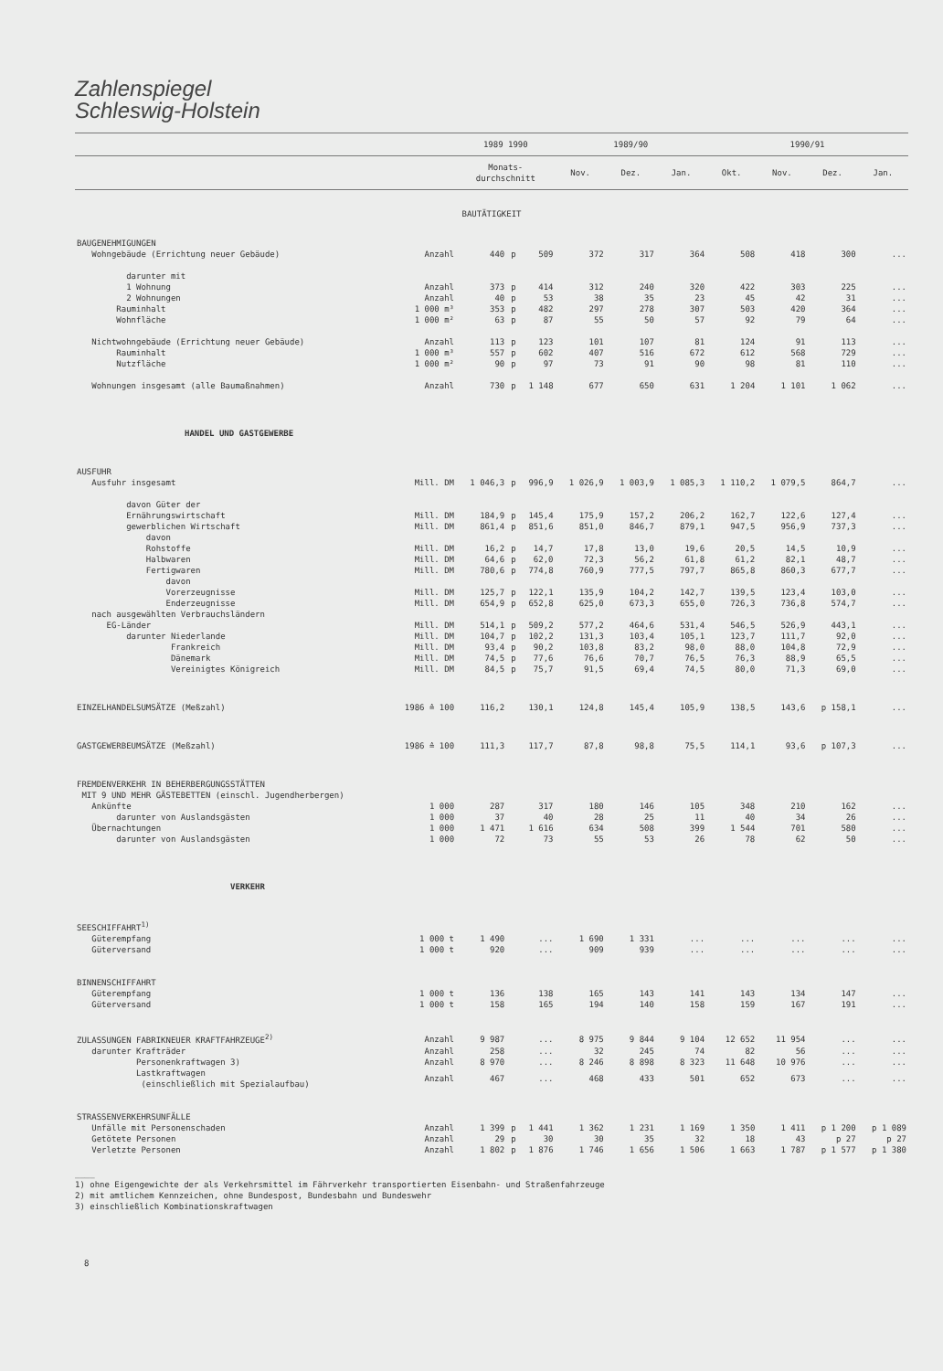Zahlenspiegel
Schleswig-Holstein
| | | 1989 1990 | | | 1989/90 | | | 1990/91 | | | |
| --- | --- | --- | --- | --- | --- | --- | --- | --- | --- | --- | --- |
| | | Monats- durchschnitt | | | Nov. | Dez. | Jan. | Okt. | Nov. | Dez. | Jan. |
| BAUTÄTIGKEIT | | | | | | | | | | | |
| BAUGENEHMIGUNGEN | | | | | | | | | | | |
| Wohngebäude (Errichtung neuer Gebäude) | Anzahl | 440 | p | 509 | 372 | 317 | 364 | 508 | 418 | 300 | ... |
| darunter mit | | | | | | | | | | | |
| 1 Wohnung | Anzahl | 373 | p | 414 | 312 | 240 | 320 | 422 | 303 | 225 | ... |
| 2 Wohnungen | Anzahl | 40 | p | 53 | 38 | 35 | 23 | 45 | 42 | 31 | ... |
| Rauminhalt | 1 000 m³ | 353 | p | 482 | 297 | 278 | 307 | 503 | 420 | 364 | ... |
| Wohnfläche | 1 000 m² | 63 | p | 87 | 55 | 50 | 57 | 92 | 79 | 64 | ... |
| Nichtwohngebäude (Errichtung neuer Gebäude) | Anzahl | 113 | p | 123 | 101 | 107 | 81 | 124 | 91 | 113 | ... |
| Rauminhalt | 1 000 m³ | 557 | p | 602 | 407 | 516 | 672 | 612 | 568 | 729 | ... |
| Nutzfläche | 1 000 m² | 90 | p | 97 | 73 | 91 | 90 | 98 | 81 | 110 | ... |
| Wohnungen insgesamt (alle Baumaßnahmen) | Anzahl | 730 | p | 1 148 | 677 | 650 | 631 | 1 204 | 1 101 | 1 062 | ... |
| HANDEL UND GASTGEWERBE | | | | | | | | | | | |
| AUSFUHR | | | | | | | | | | | |
| Ausfuhr insgesamt | Mill. DM | 1 046,3 | p | 996,9 | 1 026,9 | 1 003,9 | 1 085,3 | 1 110,2 | 1 079,5 | 864,7 | ... |
| davon Güter der | | | | | | | | | | | |
| Ernährungswirtschaft | Mill. DM | 184,9 | p | 145,4 | 175,9 | 157,2 | 206,2 | 162,7 | 122,6 | 127,4 | ... |
| gewerblichen Wirtschaft | Mill. DM | 861,4 | p | 851,6 | 851,0 | 846,7 | 879,1 | 947,5 | 956,9 | 737,3 | ... |
| davon | | | | | | | | | | | |
| Rohstoffe | Mill. DM | 16,2 | p | 14,7 | 17,8 | 13,0 | 19,6 | 20,5 | 14,5 | 10,9 | ... |
| Halbwaren | Mill. DM | 64,6 | p | 62,0 | 72,3 | 56,2 | 61,8 | 61,2 | 82,1 | 48,7 | ... |
| Fertigwaren | Mill. DM | 780,6 | p | 774,8 | 760,9 | 777,5 | 797,7 | 865,8 | 860,3 | 677,7 | ... |
| davon | | | | | | | | | | | |
| Vorerzeugnisse | Mill. DM | 125,7 | p | 122,1 | 135,9 | 104,2 | 142,7 | 139,5 | 123,4 | 103,0 | ... |
| Enderzeugnisse | Mill. DM | 654,9 | p | 652,8 | 625,0 | 673,3 | 655,0 | 726,3 | 736,8 | 574,7 | ... |
| nach ausgewählten Verbrauchsländern | | | | | | | | | | | |
| EG-Länder | Mill. DM | 514,1 | p | 509,2 | 577,2 | 464,6 | 531,4 | 546,5 | 526,9 | 443,1 | ... |
| darunter Niederlande | Mill. DM | 104,7 | p | 102,2 | 131,3 | 103,4 | 105,1 | 123,7 | 111,7 | 92,0 | ... |
| Frankreich | Mill. DM | 93,4 | p | 90,2 | 103,8 | 83,2 | 98,0 | 88,0 | 104,8 | 72,9 | ... |
| Dänemark | Mill. DM | 74,5 | p | 77,6 | 76,6 | 70,7 | 76,5 | 76,3 | 88,9 | 65,5 | ... |
| Vereinigtes Königreich | Mill. DM | 84,5 | p | 75,7 | 91,5 | 69,4 | 74,5 | 80,0 | 71,3 | 69,0 | ... |
| EINZELHANDELSUMSÄTZE (Meßzahl) | 1986 ≙ 100 | 116,2 | | 130,1 | 124,8 | 145,4 | 105,9 | 138,5 | 143,6 | p 158,1 | ... |
| GASTGEWERBEUMSÄTZE (Meßzahl) | 1986 ≙ 100 | 111,3 | | 117,7 | 87,8 | 98,8 | 75,5 | 114,1 | 93,6 | p 107,3 | ... |
| FREMDENVERKEHR IN BEHERBERGUNGSSTÄTTEN MIT 9 UND MEHR GÄSTEBETTEN (einschl. Jugendherbergen) | | | | | | | | | | | |
| Ankünfte | 1 000 | 287 | | 317 | 180 | 146 | 105 | 348 | 210 | 162 | ... |
| darunter von Auslandsgästen | 1 000 | 37 | | 40 | 28 | 25 | 11 | 40 | 34 | 26 | ... |
| Übernachtungen | 1 000 | 1 471 | | 1 616 | 634 | 508 | 399 | 1 544 | 701 | 580 | ... |
| darunter von Auslandsgästen | 1 000 | 72 | | 73 | 55 | 53 | 26 | 78 | 62 | 50 | ... |
| VERKEHR | | | | | | | | | | | |
| SEESCHIFFAHRT<sup>1)</sup> | | | | | | | | | | | |
| Güterempfang | 1 000 t | 1 490 | | ... | 1 690 | 1 331 | ... | ... | ... | ... | ... |
| Güterversand | 1 000 t | 920 | | ... | 909 | 939 | ... | ... | ... | ... | ... |
| BINNENSCHIFFAHRT | | | | | | | | | | | |
| Güterempfang | 1 000 t | 136 | | 138 | 165 | 143 | 141 | 143 | 134 | 147 | ... |
| Güterversand | 1 000 t | 158 | | 165 | 194 | 140 | 158 | 159 | 167 | 191 | ... |
| ZULASSUNGEN FABRIKNEUER KRAFTFAHRZEUGE<sup>2)</sup> | Anzahl | 9 987 | | ... | 8 975 | 9 844 | 9 104 | 12 652 | 11 954 | ... | ... |
| darunter Krafträder | Anzahl | 258 | | ... | 32 | 245 | 74 | 82 | 56 | ... | ... |
| Personenkraftwagen 3) | Anzahl | 8 970 | | ... | 8 246 | 8 898 | 8 323 | 11 648 | 10 976 | ... | ... |
| Lastkraftwagen (einschließlich mit Spezialaufbau) | Anzahl | 467 | | ... | 468 | 433 | 501 | 652 | 673 | ... | ... |
| STRASSENVERKEHRSUNFÄLLE | | | | | | | | | | | |
| Unfälle mit Personenschaden | Anzahl | 1 399 | p | 1 441 | 1 362 | 1 231 | 1 169 | 1 350 | 1 411 | p 1 200 | p 1 089 |
| Getötete Personen | Anzahl | 29 | p | 30 | 30 | 35 | 32 | 18 | 43 | p 27 | p 27 |
| Verletzte Personen | Anzahl | 1 802 | p | 1 876 | 1 746 | 1 656 | 1 506 | 1 663 | 1 787 | p 1 577 | p 1 380 |
____
1) ohne Eigengewichte der als Verkehrsmittel im Fährverkehr transportierten Eisenbahn- und Straßenfahrzeuge
2) mit amtlichem Kennzeichen, ohne Bundespost, Bundesbahn und Bundeswehr
3) einschließlich Kombinationskraftwagen
8